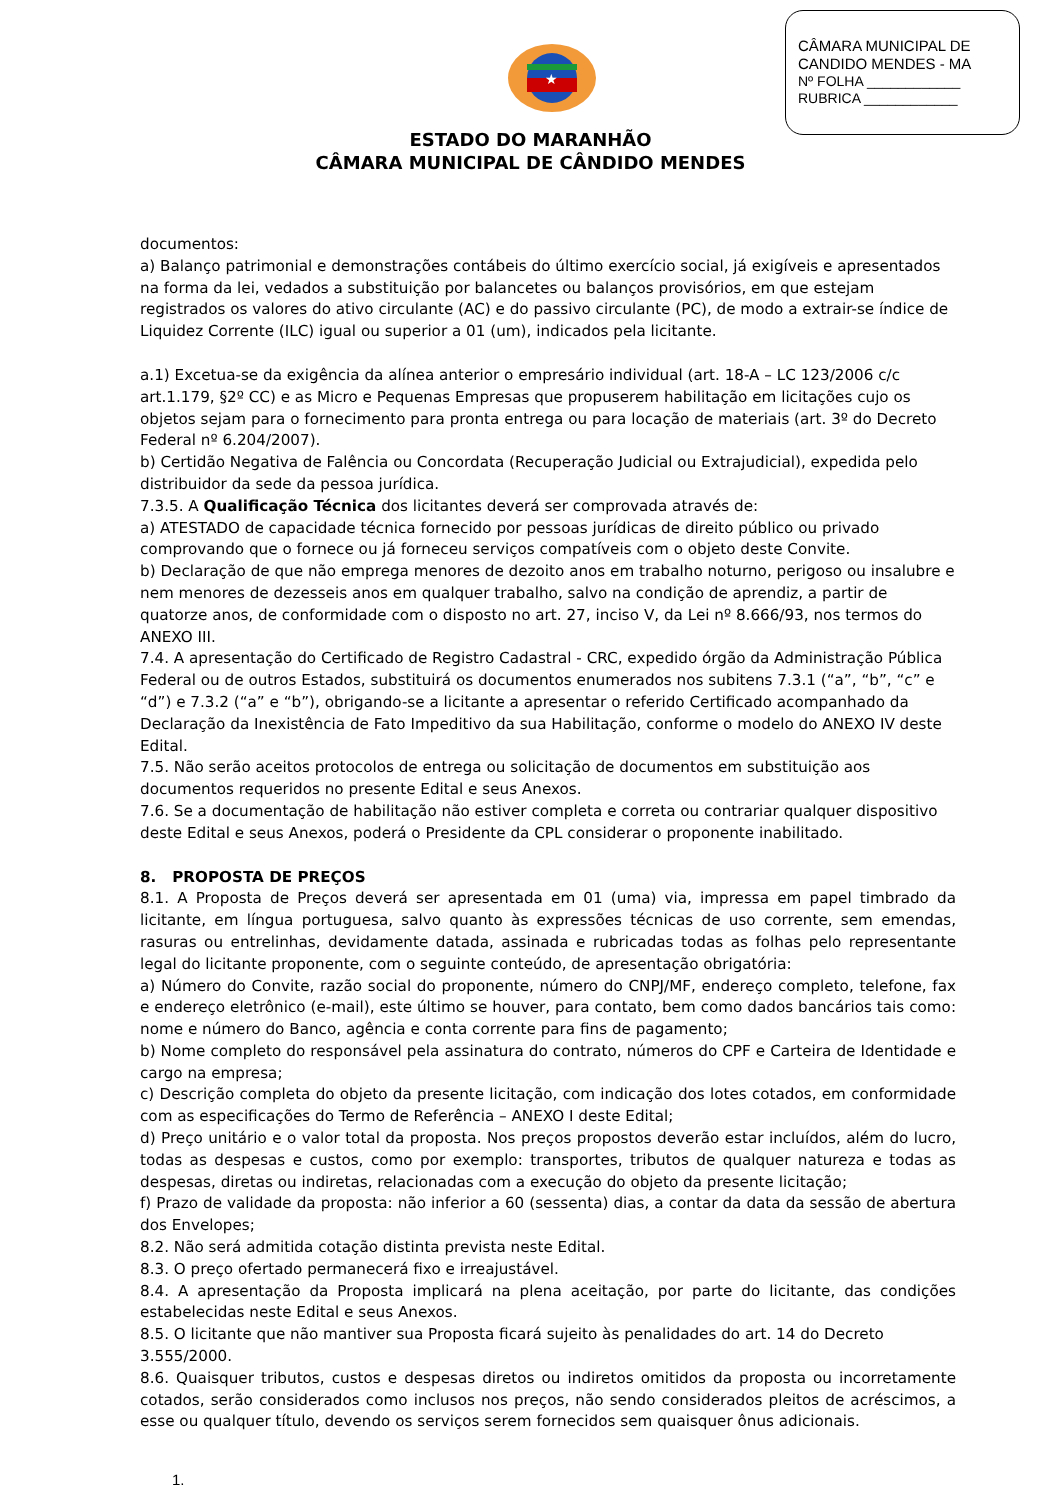CÂMARA MUNICIPAL DE
CANDIDO MENDES - MA
Nº FOLHA ____________
RUBRICA ____________
★
ESTADO DO MARANHÃO
CÂMARA MUNICIPAL DE CÂNDIDO MENDES
documentos:
a) Balanço patrimonial e demonstrações contábeis do último exercício social, já exigíveis e apresentados na forma da lei, vedados a substituição por balancetes ou balanços provisórios, em que estejam registrados os valores do ativo circulante (AC) e do passivo circulante (PC), de modo a extrair-se índice de Liquidez Corrente (ILC) igual ou superior a 01 (um), indicados pela licitante.
a.1) Excetua-se da exigência da alínea anterior o empresário individual (art. 18-A – LC 123/2006 c/c art.1.179, §2º CC) e as Micro e Pequenas Empresas que propuserem habilitação em licitações cujo os objetos sejam para o fornecimento para pronta entrega ou para locação de materiais (art. 3º do Decreto Federal nº 6.204/2007).
b) Certidão Negativa de Falência ou Concordata (Recuperação Judicial ou Extrajudicial), expedida pelo distribuidor da sede da pessoa jurídica.
7.3.5. A Qualificação Técnica dos licitantes deverá ser comprovada através de:
a) ATESTADO de capacidade técnica fornecido por pessoas jurídicas de direito público ou privado comprovando que o fornece ou já forneceu serviços compatíveis com o objeto deste Convite.
b) Declaração de que não emprega menores de dezoito anos em trabalho noturno, perigoso ou insalubre e nem menores de dezesseis anos em qualquer trabalho, salvo na condição de aprendiz, a partir de quatorze anos, de conformidade com o disposto no art. 27, inciso V, da Lei nº 8.666/93, nos termos do ANEXO III.
7.4. A apresentação do Certificado de Registro Cadastral - CRC, expedido órgão da Administração Pública Federal ou de outros Estados, substituirá os documentos enumerados nos subitens 7.3.1 (“a”, “b”, “c” e “d”) e 7.3.2 (“a” e “b”), obrigando-se a licitante a apresentar o referido Certificado acompanhado da Declaração da Inexistência de Fato Impeditivo da sua Habilitação, conforme o modelo do ANEXO IV deste Edital.
7.5. Não serão aceitos protocolos de entrega ou solicitação de documentos em substituição aos documentos requeridos no presente Edital e seus Anexos.
7.6. Se a documentação de habilitação não estiver completa e correta ou contrariar qualquer dispositivo deste Edital e seus Anexos, poderá o Presidente da CPL considerar o proponente inabilitado.
8. PROPOSTA DE PREÇOS
8.1. A Proposta de Preços deverá ser apresentada em 01 (uma) via, impressa em papel timbrado da licitante, em língua portuguesa, salvo quanto às expressões técnicas de uso corrente, sem emendas, rasuras ou entrelinhas, devidamente datada, assinada e rubricadas todas as folhas pelo representante legal do licitante proponente, com o seguinte conteúdo, de apresentação obrigatória:
a) Número do Convite, razão social do proponente, número do CNPJ/MF, endereço completo, telefone, fax e endereço eletrônico (e-mail), este último se houver, para contato, bem como dados bancários tais como: nome e número do Banco, agência e conta corrente para fins de pagamento;
b) Nome completo do responsável pela assinatura do contrato, números do CPF e Carteira de Identidade e cargo na empresa;
c) Descrição completa do objeto da presente licitação, com indicação dos lotes cotados, em conformidade com as especificações do Termo de Referência – ANEXO I deste Edital;
d) Preço unitário e o valor total da proposta. Nos preços propostos deverão estar incluídos, além do lucro, todas as despesas e custos, como por exemplo: transportes, tributos de qualquer natureza e todas as despesas, diretas ou indiretas, relacionadas com a execução do objeto da presente licitação;
f) Prazo de validade da proposta: não inferior a 60 (sessenta) dias, a contar da data da sessão de abertura dos Envelopes;
8.2. Não será admitida cotação distinta prevista neste Edital.
8.3. O preço ofertado permanecerá fixo e irreajustável.
8.4. A apresentação da Proposta implicará na plena aceitação, por parte do licitante, das condições estabelecidas neste Edital e seus Anexos.
8.5. O licitante que não mantiver sua Proposta ficará sujeito às penalidades do art. 14 do Decreto 3.555/2000.
8.6. Quaisquer tributos, custos e despesas diretos ou indiretos omitidos da proposta ou incorretamente cotados, serão considerados como inclusos nos preços, não sendo considerados pleitos de acréscimos, a esse ou qualquer título, devendo os serviços serem fornecidos sem quaisquer ônus adicionais.
1.